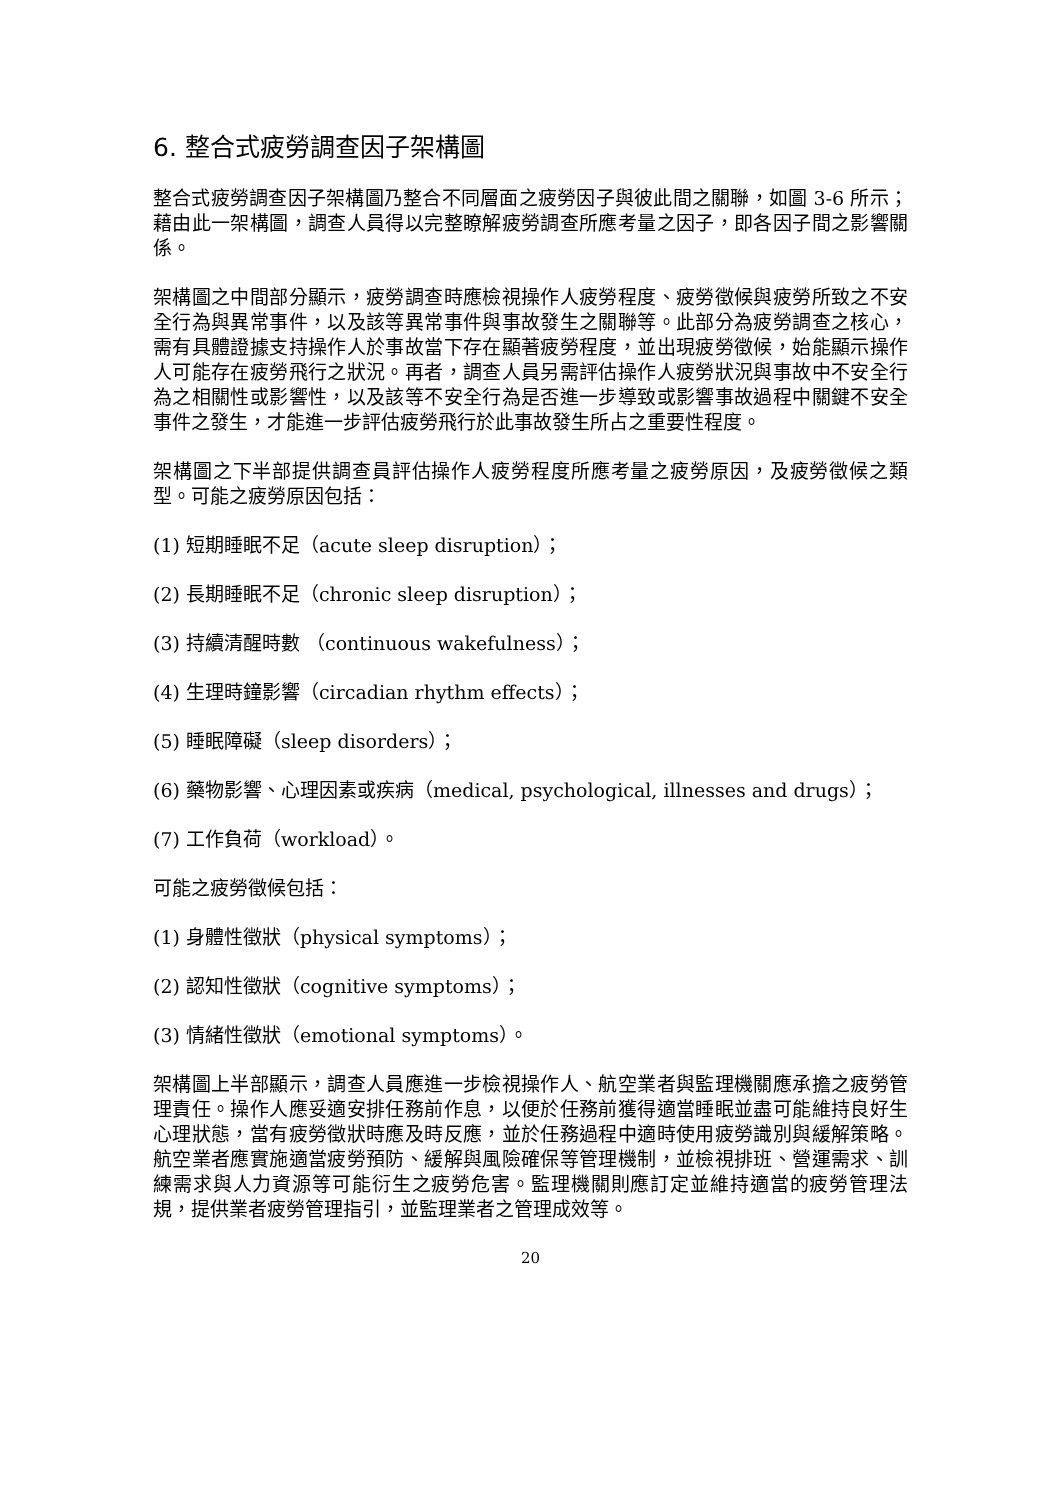6. 整合式疲勞調查因子架構圖
整合式疲勞調查因子架構圖乃整合不同層面之疲勞因子與彼此間之關聯，如圖 3-6 所示；藉由此一架構圖，調查人員得以完整瞭解疲勞調查所應考量之因子，即各因子間之影響關係。
架構圖之中間部分顯示，疲勞調查時應檢視操作人疲勞程度、疲勞徵候與疲勞所致之不安全行為與異常事件，以及該等異常事件與事故發生之關聯等。此部分為疲勞調查之核心，需有具體證據支持操作人於事故當下存在顯著疲勞程度，並出現疲勞徵候，始能顯示操作人可能存在疲勞飛行之狀況。再者，調查人員另需評估操作人疲勞狀況與事故中不安全行為之相關性或影響性，以及該等不安全行為是否進一步導致或影響事故過程中關鍵不安全事件之發生，才能進一步評估疲勞飛行於此事故發生所占之重要性程度。
架構圖之下半部提供調查員評估操作人疲勞程度所應考量之疲勞原因，及疲勞徵候之類型。可能之疲勞原因包括：
(1) 短期睡眠不足（acute sleep disruption）；
(2) 長期睡眠不足（chronic sleep disruption）；
(3) 持續清醒時數 （continuous wakefulness）；
(4) 生理時鐘影響（circadian rhythm effects）；
(5) 睡眠障礙（sleep disorders）；
(6) 藥物影響、心理因素或疾病（medical, psychological, illnesses and drugs）；
(7) 工作負荷（workload）。
可能之疲勞徵候包括：
(1) 身體性徵狀（physical symptoms）；
(2) 認知性徵狀（cognitive symptoms）；
(3) 情緒性徵狀（emotional symptoms）。
架構圖上半部顯示，調查人員應進一步檢視操作人、航空業者與監理機關應承擔之疲勞管理責任。操作人應妥適安排任務前作息，以便於任務前獲得適當睡眠並盡可能維持良好生心理狀態，當有疲勞徵狀時應及時反應，並於任務過程中適時使用疲勞識別與緩解策略。航空業者應實施適當疲勞預防、緩解與風險確保等管理機制，並檢視排班、營運需求、訓練需求與人力資源等可能衍生之疲勞危害。監理機關則應訂定並維持適當的疲勞管理法規，提供業者疲勞管理指引，並監理業者之管理成效等。
20